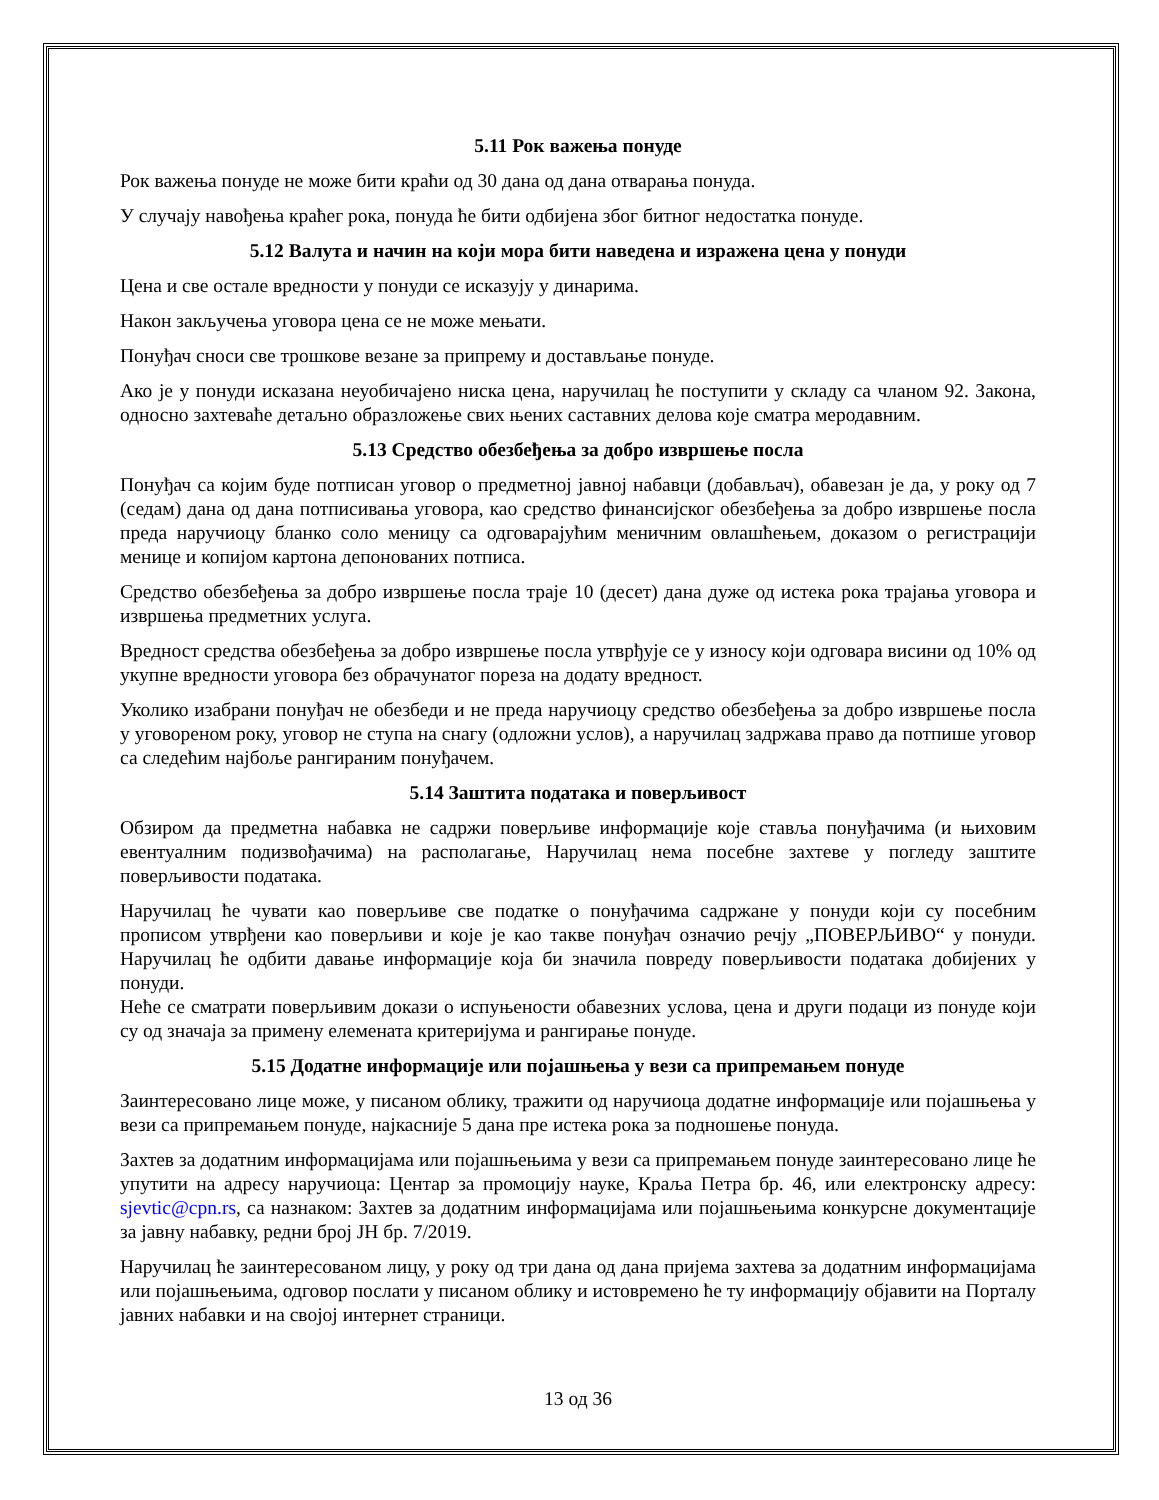5.11 Рок важења понуде
Рок важења понуде не може бити краћи од 30 дана од дана отварања понуда.
У случају навођења краћег рока, понуда ће бити одбијена због битног недостатка понуде.
5.12 Валута и начин на који мора бити наведена и изражена цена у понуди
Цена и све остале вредности у понуди се исказују у динарима.
Након закључења уговора цена се не може мењати.
Понуђач сноси све трошкове везане за припрему и достављање понуде.
Ако је у понуди исказана неуобичајено ниска цена, наручилац ће поступити у складу са чланом 92. Закона, односно захтеваће детаљно образложење свих њених саставних делова које сматра меродавним.
5.13 Средство обезбеђења за добро извршење посла
Понуђач са којим буде потписан уговор о предметној јавној набавци (добављач), обавезан је да, у року од 7 (седам) дана од дана потписивања уговора, као средство финансијског обезбеђења за добро извршење посла преда наручиоцу бланко соло меницу са одговарајућим меничним овлашћењем, доказом о регистрацији менице и копијом картона депонованих потписа.
Средство обезбеђења за добро извршење посла траје 10 (десет) дана дуже од истека рока трајања уговора и извршења предметних услуга.
Вредност средства обезбеђења за добро извршење посла утврђује се у износу који одговара висини од 10% од укупне вредности уговора без обрачунатог пореза на додату вредност.
Уколико изабрани понуђач не обезбеди и не преда наручиоцу средство обезбеђења за добро извршење посла у уговореном року, уговор не ступа на снагу (одложни услов), а наручилац задржава право да потпише уговор са следећим најбоље рангираним понуђачем.
5.14 Заштита података и поверљивост
Обзиром да предметна набавка не садржи поверљиве информације које ставља понуђачима (и њиховим евентуалним подизвођачима) на располагање, Наручилац нема посебне захтеве у погледу заштите поверљивости података.
Наручилац ће чувати као поверљиве све податке о понуђачима садржане у понуди који су посебним прописом утврђени као поверљиви и које је као такве понуђач означио речју „ПОВЕРЉИВО“ у понуди. Наручилац ће одбити давање информације која би значила повреду поверљивости података добијених у понуди.
Неће се сматрати поверљивим докази о испуњености обавезних услова, цена и други подаци из понуде који су од значаја за примену елемената критеријума и рангирање понуде.
5.15 Додатне информације или појашњења у вези са припремањем понуде
Заинтересовано лице може, у писаном облику, тражити од наручиоца додатне информације или појашњења у вези са припремањем понуде, најкасније 5 дана пре истека рока за подношење понуда.
Захтев за додатним информацијама или појашњењима у вези са припремањем понуде заинтересовано лице ће упутити на адресу наручиоца: Центар за промоцију науке, Краља Петра бр. 46, или електронску адресу: sjevtic@cpn.rs, са назнаком: Захтев за додатним информацијама или појашњењима конкурсне документације за јавну набавку, редни број ЈН бр. 7/2019.
Наручилац ће заинтересованом лицу, у року од три дана од дана пријема захтева за додатним информацијама или појашњењима, одговор послати у писаном облику и истовремено ће ту информацију објавити на Порталу јавних набавки и на својој интернет страници.
13 од 36